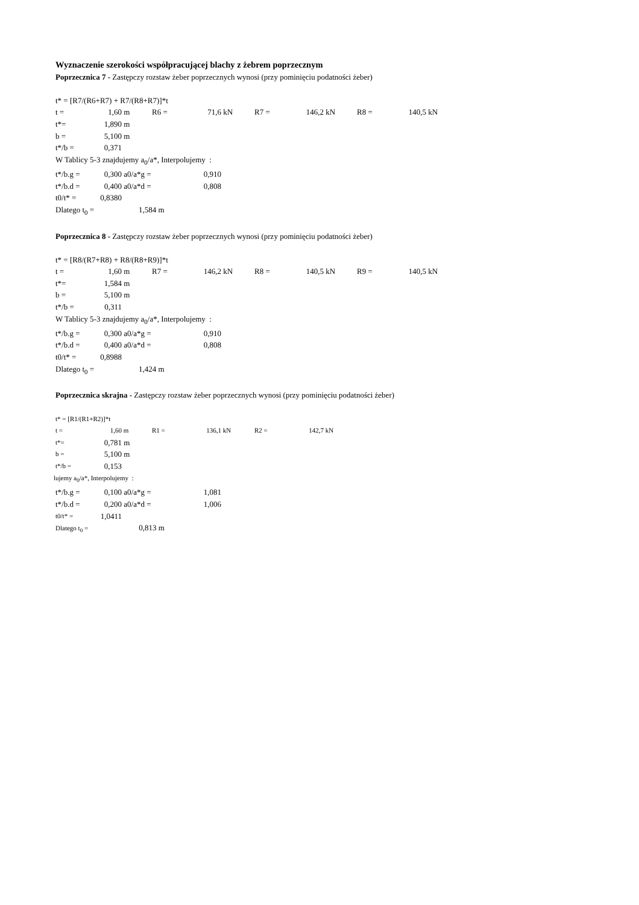Wyznaczenie szerokości współpracującej blachy z żebrem poprzecznym
Poprzecznica 7 - Zastępczy rozstaw żeber poprzecznych wynosi (przy pominięciu podatności żeber)
t* = [R7/(R6+R7) + R7/(R8+R7)]*t
| t = | 1,60 | m | R6 = | 71,6 | kN | R7 = | 146,2 | kN | R8 = | 140,5 | kN |
| t*= | 1,890 | m | | | | | | | | | |
| b = | 5,100 | m | | | | | | | | | |
| t*/b = | 0,371 | | | | | | | | | | |
W Tablicy 5-3 znajdujemy a<sub>0</sub>/a*, Interpolujemy :
| t*/b.g = | 0,300 | a0/a*g = | 0,910 |
| t*/b.d = | 0,400 | a0/a*d = | 0,808 |
| t0/t* = | 0,8380 | | |
| Dlatego t<sub>0</sub> = 1,584 m | | | |
Poprzecznica 8 - Zastępczy rozstaw żeber poprzecznych wynosi (przy pominięciu podatności żeber)
t* = [R8/(R7+R8) + R8/(R8+R9)]*t
| t = | 1,60 | m | R7 = | 146,2 | kN | R8 = | 140,5 | kN | R9 = | 140,5 | kN |
| t*= | 1,584 | m | | | | | | | | | |
| b = | 5,100 | m | | | | | | | | | |
| t*/b = | 0,311 | | | | | | | | | | |
W Tablicy 5-3 znajdujemy a<sub>0</sub>/a*, Interpolujemy :
| t*/b.g = | 0,300 | a0/a*g = | 0,910 |
| t*/b.d = | 0,400 | a0/a*d = | 0,808 |
| t0/t* = | 0,8988 | | |
| Dlatego t<sub>0</sub> = 1,424 m | | | |
Poprzecznica skrajna - Zastępczy rozstaw żeber poprzecznych wynosi (przy pominięciu podatności żeber)
| t* = [R1/(R1+R2)]*t | | | | | | | | |
| t = | 1,60 | m | R1 = | 136,1 | kN | R2 = | 142,7 | kN |
| t*= | 0,781 | m |
| b = | 5,100 | m |
| t*/b = | 0,153 | |
lujemy a<sub>0</sub>/a*, Interpolujemy :
| t*/b.g = | 0,100 | a0/a*g = | 1,081 |
| t*/b.d = | 0,200 | a0/a*d = | 1,006 |
| t0/t* = | 1,0411 | | |
| Dlatego t<sub>0</sub> = 0,813 m | | | |